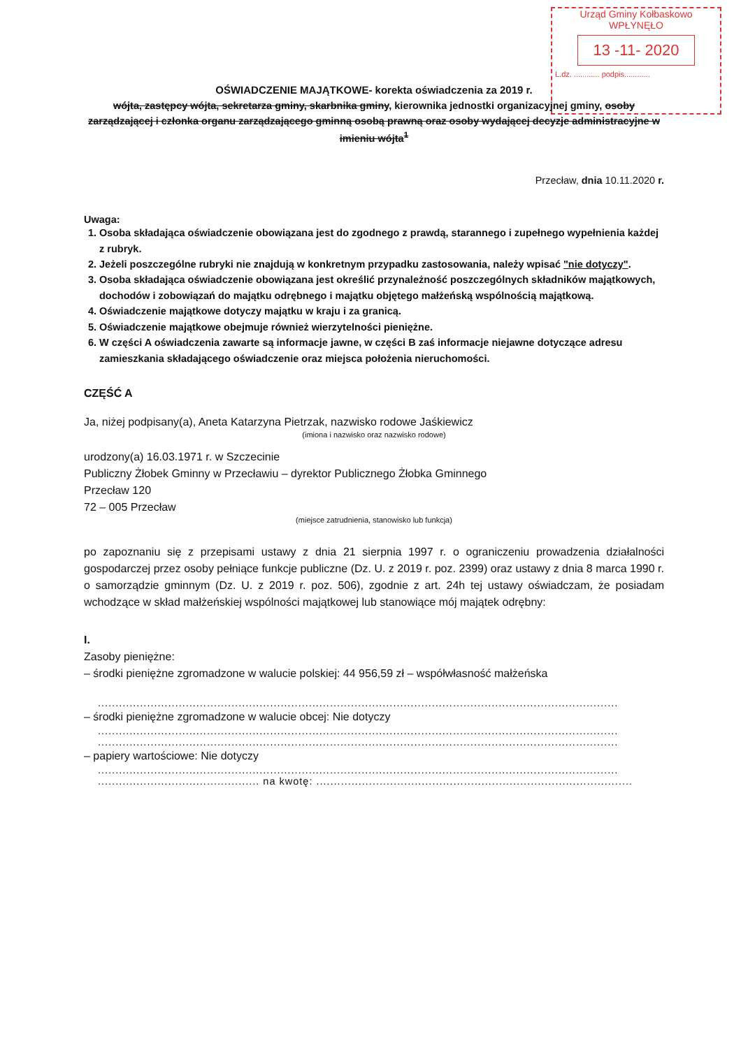Urząd Gminy Kołbaskowo
WPŁYNĘŁO
13 -11- 2020
L.dz. ............ podpis............
OŚWIADCZENIE MAJĄTKOWE- korekta oświadczenia za 2019 r.
wójta, zastępcy wójta, sekretarza gminy, skarbnika gminy, kierownika jednostki organizacyjnej gminy, osoby zarządzającej i członka organu zarządzającego gminną osobą prawną oraz osoby wydającej decyzje administracyjne w imieniu wójta<sup>1</sup>
Przecław, dnia 10.11.2020 r.
Uwaga:
1. Osoba składająca oświadczenie obowiązana jest do zgodnego z prawdą, starannego i zupełnego wypełnienia każdej z rubryk.
2. Jeżeli poszczególne rubryki nie znajdują w konkretnym przypadku zastosowania, należy wpisać "nie dotyczy".
3. Osoba składająca oświadczenie obowiązana jest określić przynależność poszczególnych składników majątkowych, dochodów i zobowiązań do majątku odrębnego i majątku objętego małżeńską wspólnością majątkową.
4. Oświadczenie majątkowe dotyczy majątku w kraju i za granicą.
5. Oświadczenie majątkowe obejmuje również wierzytelności pieniężne.
6. W części A oświadczenia zawarte są informacje jawne, w części B zaś informacje niejawne dotyczące adresu zamieszkania składającego oświadczenie oraz miejsca położenia nieruchomości.
CZĘŚĆ A
Ja, niżej podpisany(a), Aneta Katarzyna Pietrzak, nazwisko rodowe Jaśkiewicz
(imiona i nazwisko oraz nazwisko rodowe)
urodzony(a) 16.03.1971 r. w Szczecinie
Publiczny Żłobek Gminny w Przecławiu – dyrektor Publicznego Żłobka Gminnego
Przecław 120
72 – 005 Przecław
(miejsce zatrudnienia, stanowisko lub funkcja)
po zapoznaniu się z przepisami ustawy z dnia 21 sierpnia 1997 r. o ograniczeniu prowadzenia działalności gospodarczej przez osoby pełniące funkcje publiczne (Dz. U. z 2019 r. poz. 2399) oraz ustawy z dnia 8 marca 1990 r. o samorządzie gminnym (Dz. U. z 2019 r. poz. 506), zgodnie z art. 24h tej ustawy oświadczam, że posiadam wchodzące w skład małżeńskiej wspólności majątkowej lub stanowiące mój majątek odrębny:
I.
Zasoby pieniężne:
– środki pieniężne zgromadzone w walucie polskiej: 44 956,59 zł – współwłasność małżeńska
....................................................................................................................................................
– środki pieniężne zgromadzone w walucie obcej: Nie dotyczy
....................................................................................................................................................
....................................................................................................................................................
– papiery wartościowe: Nie dotyczy
....................................................................................................................................................
.............................................. na kwotę: ..........................................................................................